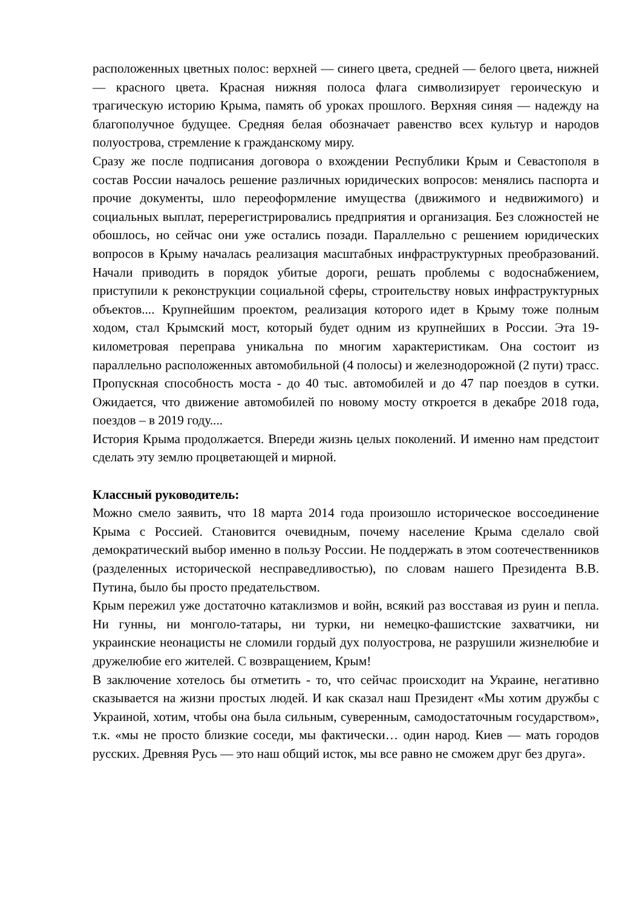расположенных цветных полос: верхней — синего цвета, средней — белого цвета, нижней — красного цвета. Красная нижняя полоса флага символизирует героическую и трагическую историю Крыма, память об уроках прошлого. Верхняя синяя — надежду на благополучное будущее. Средняя белая обозначает равенство всех культур и народов полуострова, стремление к гражданскому миру.
Сразу же после подписания договора о вхождении Республики Крым и Севастополя в состав России началось решение различных юридических вопросов: менялись паспорта и прочие документы, шло переоформление имущества (движимого и недвижимого) и социальных выплат, перерегистрировались предприятия и организация. Без сложностей не обошлось, но сейчас они уже остались позади. Параллельно с решением юридических вопросов в Крыму началась реализация масштабных инфраструктурных преобразований. Начали приводить в порядок убитые дороги, решать проблемы с водоснабжением, приступили к реконструкции социальной сферы, строительству новых инфраструктурных объектов.... Крупнейшим проектом, реализация которого идет в Крыму тоже полным ходом, стал Крымский мост, который будет одним из крупнейших в России. Эта 19-километровая переправа уникальна по многим характеристикам. Она состоит из параллельно расположенных автомобильной (4 полосы) и железнодорожной (2 пути) трасс. Пропускная способность моста - до 40 тыс. автомобилей и до 47 пар поездов в сутки. Ожидается, что движение автомобилей по новому мосту откроется в декабре 2018 года, поездов – в 2019 году....
История Крыма продолжается. Впереди жизнь целых поколений. И именно нам предстоит сделать эту землю процветающей и мирной.
Классный руководитель:
Можно смело заявить, что 18 марта 2014 года произошло историческое воссоединение Крыма с Россией. Становится очевидным, почему население Крыма сделало свой демократический выбор именно в пользу России. Не поддержать в этом соотечественников (разделенных исторической несправедливостью), по словам нашего Президента В.В. Путина, было бы просто предательством.
Крым пережил уже достаточно катаклизмов и войн, всякий раз восставая из руин и пепла. Ни гунны, ни монголо-татары, ни турки, ни немецко-фашистские захватчики, ни украинские неонацисты не сломили гордый дух полуострова, не разрушили жизнелюбие и дружелюбие его жителей. С возвращением, Крым!
В заключение хотелось бы отметить - то, что сейчас происходит на Украине, негативно сказывается на жизни простых людей. И как сказал наш Президент «Мы хотим дружбы с Украиной, хотим, чтобы она была сильным, суверенным, самодостаточным государством», т.к. «мы не просто близкие соседи, мы фактически… один народ. Киев — мать городов русских. Древняя Русь — это наш общий исток, мы все равно не сможем друг без друга».